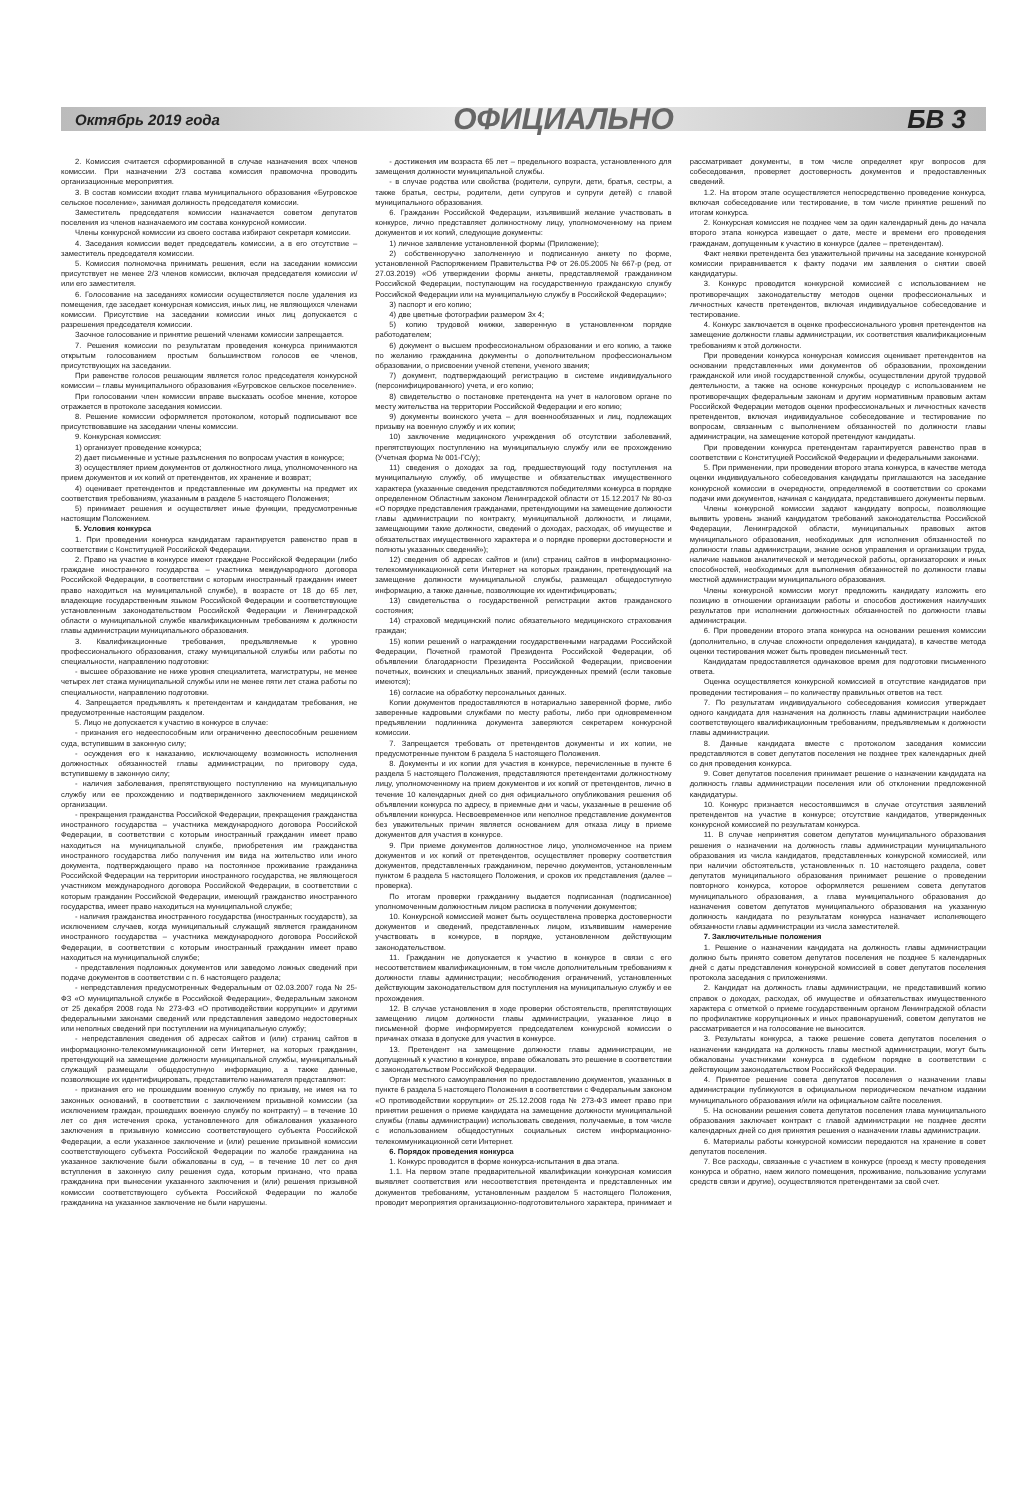Октябрь 2019 года ОФИЦИАЛЬНО БВ 3
2. Комиссия считается сформированной в случае назначения всех членов комиссии. При назначении 2/3 состава комиссия правомочна проводить организационные мероприятия.
3. В состав комиссии входит глава муниципального образования «Бугровское сельское поселение», занимая должность председателя комиссии.
Заместитель председателя комиссии назначается советом депутатов поселения из членов назначаемого им состава конкурсной комиссии.
Члены конкурсной комиссии из своего состава избирают секретаря комиссии.
4. Заседания комиссии ведет председатель комиссии, а в его отсутствие – заместитель председателя комиссии.
5. Комиссия полномочна принимать решения, если на заседании комиссии присутствует не менее 2/3 членов комиссии, включая председателя комиссии и/или его заместителя.
6. Голосование на заседаниях комиссии осуществляется после удаления из помещения, где заседает конкурсная комиссия, иных лиц, не являющихся членами комиссии. Присутствие на заседании комиссии иных лиц допускается с разрешения председателя комиссии.
Заочное голосование и принятие решений членами комиссии запрещается.
7. Решения комиссии по результатам проведения конкурса принимаются открытым голосованием простым большинством голосов ее членов, присутствующих на заседании.
При равенстве голосов решающим является голос председателя конкурсной комиссии – главы муниципального образования «Бугровское сельское поселение».
При голосовании член комиссии вправе высказать особое мнение, которое отражается в протоколе заседания комиссии.
8. Решение комиссии оформляется протоколом, который подписывают все присутствовавшие на заседании члены комиссии.
9. Конкурсная комиссия:
1) организует проведение конкурса;
2) дает письменные и устные разъяснения по вопросам участия в конкурсе;
3) осуществляет прием документов от должностного лица, уполномоченного на прием документов и их копий от претендентов, их хранение и возврат;
4) оценивает претендентов и представленные им документы на предмет их соответствия требованиям, указанным в разделе 5 настоящего Положения;
5) принимает решения и осуществляет иные функции, предусмотренные настоящим Положением.
5. Условия конкурса
1. При проведении конкурса кандидатам гарантируется равенство прав в соответствии с Конституцией Российской Федерации.
2. Право на участие в конкурсе имеют граждане Российской Федерации (либо граждане иностранного государства – участника международного договора Российской Федерации, в соответствии с которым иностранный гражданин имеет право находиться на муниципальной службе), в возрасте от 18 до 65 лет, владеющие государственным языком Российской Федерации и соответствующие установленным законодательством Российской Федерации и Ленинградской области о муниципальной службе квалификационным требованиям к должности главы администрации муниципального образования.
3. Квалификационные требования, предъявляемые к уровню профессионального образования, стажу муниципальной службы или работы по специальности, направлению подготовки:
- высшее образование не ниже уровня специалитета, магистратуры, не менее четырех лет стажа муниципальной службы или не менее пяти лет стажа работы по специальности, направлению подготовки.
4. Запрещается предъявлять к претендентам и кандидатам требования, не предусмотренные настоящим разделом.
5. Лицо не допускается к участию в конкурсе в случае:
- признания его недееспособным или ограниченно дееспособным решением суда, вступившим в законную силу;
- осуждения его к наказанию, исключающему возможность исполнения должностных обязанностей главы администрации, по приговору суда, вступившему в законную силу;
- наличия заболевания, препятствующего поступлению на муниципальную службу или ее прохождению и подтвержденного заключением медицинской организации.
- прекращения гражданства Российской Федерации, прекращения гражданства иностранного государства – участника международного договора Российской Федерации, в соответствии с которым иностранный гражданин имеет право находиться на муниципальной службе, приобретения им гражданства иностранного государства либо получения им вида на жительство или иного документа, подтверждающего право на постоянное проживание гражданина Российской Федерации на территории иностранного государства, не являющегося участником международного договора Российской Федерации, в соответствии с которым гражданин Российской Федерации, имеющий гражданство иностранного государства, имеет право находиться на муниципальной службе;
- наличия гражданства иностранного государства (иностранных государств), за исключением случаев, когда муниципальный служащий является гражданином иностранного государства – участника международного договора Российской Федерации, в соответствии с которым иностранный гражданин имеет право находиться на муниципальной службе;
- представления подложных документов или заведомо ложных сведений при подаче документов в соответствии с п. 6 настоящего раздела;
- непредставления предусмотренных Федеральным от 02.03.2007 года № 25-ФЗ «О муниципальной службе в Российской Федерации», Федеральным законом от 25 декабря 2008 года № 273-ФЗ «О противодействии коррупции» и другими федеральными законами сведений или представления заведомо недостоверных или неполных сведений при поступлении на муниципальную службу;
- непредставления сведения об адресах сайтов и (или) страниц сайтов в информационно-телекоммуникационной сети Интернет, на которых гражданин, претендующий на замещение должности муниципальной службы, муниципальный служащий размещали общедоступную информацию, а также данные, позволяющие их идентифицировать, представителю нанимателя представляют:
- признания его не прошедшим военную службу по призыву, не имея на то законных оснований, в соответствии с заключением призывной комиссии (за исключением граждан, прошедших военную службу по контракту) – в течение 10 лет со дня истечения срока, установленного для обжалования указанного заключения в призывную комиссию соответствующего субъекта Российской Федерации, а если указанное заключение и (или) решение призывной комиссии соответствующего субъекта Российской Федерации по жалобе гражданина на указанное заключение были обжалованы в суд, – в течение 10 лет со дня вступления в законную силу решения суда, которым признано, что права гражданина при вынесении указанного заключения и (или) решения призывной комиссии соответствующего субъекта Российской Федерации по жалобе гражданина на указанное заключение не были нарушены.
- достижения им возраста 65 лет – предельного возраста, установленного для замещения должности муниципальной службы.
- в случае родства или свойства (родители, супруги, дети, братья, сестры, а также братья, сестры, родители, дети супругов и супруги детей) с главой муниципального образования.
6. Гражданин Российской Федерации, изъявивший желание участвовать в конкурсе, лично представляет должностному лицу, уполномоченному на прием документов и их копий, следующие документы:
1) личное заявление установленной формы (Приложение);
2) собственноручно заполненную и подписанную анкету по форме, установленной Распоряжением Правительства РФ от 26.05.2005 № 667-р (ред. от 27.03.2019) «Об утверждении формы анкеты, представляемой гражданином Российской Федерации, поступающим на государственную гражданскую службу Российской Федерации или на муниципальную службу в Российской Федерации»;
3) паспорт и его копию;
4) две цветные фотографии размером 3х 4;
5) копию трудовой книжки, заверенную в установленном порядке работодателем;
6) документ о высшем профессиональном образовании и его копию, а также по желанию гражданина документы о дополнительном профессиональном образовании, о присвоении ученой степени, ученого звания;
7) документ, подтверждающий регистрацию в системе индивидуального (персонифицированного) учета, и его копию;
8) свидетельство о постановке претендента на учет в налоговом органе по месту жительства на территории Российской Федерации и его копию;
9) документы воинского учета – для военнообязанных и лиц, подлежащих призыву на военную службу и их копии;
10) заключение медицинского учреждения об отсутствии заболеваний, препятствующих поступлению на муниципальную службу или ее прохождению (Учетная форма № 001-ГС/у);
11) сведения о доходах за год, предшествующий году поступления на муниципальную службу, об имуществе и обязательствах имущественного характера (указанные сведения представляются победителями конкурса в порядке определенном Областным законом Ленинградской области от 15.12.2017 № 80-оз «О порядке представления гражданами, претендующими на замещение должности главы администрации по контракту, муниципальной должности, и лицами, замещающими такие должности, сведений о доходах, расходах, об имуществе и обязательствах имущественного характера и о порядке проверки достоверности и полноты указанных сведений»);
12) сведения об адресах сайтов и (или) страниц сайтов в информационно-телекоммуникационной сети Интернет на которых гражданин, претендующий на замещение должности муниципальной службы, размещал общедоступную информацию, а также данные, позволяющие их идентифицировать;
13) свидетельства о государственной регистрации актов гражданского состояния;
14) страховой медицинский полис обязательного медицинского страхования граждан;
15) копии решений о награждении государственными наградами Российской Федерации, Почетной грамотой Президента Российской Федерации, об объявлении благодарности Президента Российской Федерации, присвоении почетных, воинских и специальных званий, присужденных премий (если таковые имеются);
16) согласие на обработку персональных данных.
Копии документов предоставляются в нотариально заверенной форме, либо заверенные кадровыми службами по месту работы, либо при одновременном предъявлении подлинника документа заверяются секретарем конкурсной комиссии.
7. Запрещается требовать от претендентов документы и их копии, не предусмотренные пунктом 6 раздела 5 настоящего Положения.
8. Документы и их копии для участия в конкурсе, перечисленные в пункте 6 раздела 5 настоящего Положения, представляются претендентами должностному лицу, уполномоченному на прием документов и их копий от претендентов, лично в течение 10 календарных дней со дня официального опубликования решения об объявлении конкурса по адресу, в приемные дни и часы, указанные в решение об объявлении конкурса. Несвоевременное или неполное представление документов без уважительных причин является основанием для отказа лицу в приеме документов для участия в конкурсе.
9. При приеме документов должностное лицо, уполномоченное на прием документов и их копий от претендентов, осуществляет проверку соответствия документов, представленных гражданином, перечню документов, установленным пунктом 6 раздела 5 настоящего Положения, и сроков их представления (далее – проверка).
По итогам проверки гражданину выдается подписанная (подписанное) уполномоченным должностным лицом расписка в получении документов;
10. Конкурсной комиссией может быть осуществлена проверка достоверности документов и сведений, представленных лицом, изъявившим намерение участвовать в конкурсе, в порядке, установленном действующим законодательством.
11. Гражданин не допускается к участию в конкурсе в связи с его несоответствием квалификационным, в том числе дополнительным требованиям к должности главы администрации; несоблюдения ограничений, установленных действующим законодательством для поступления на муниципальную службу и ее прохождения.
12. В случае установления в ходе проверки обстоятельств, препятствующих замещению лицом должности главы администрации, указанное лицо в письменной форме информируется председателем конкурсной комиссии о причинах отказа в допуске для участия в конкурсе.
13. Претендент на замещение должности главы администрации, не допущенный к участию в конкурсе, вправе обжаловать это решение в соответствии с законодательством Российской Федерации.
Орган местного самоуправления по предоставлению документов, указанных в пункте 6 раздела 5 настоящего Положения в соответствии с Федеральным законом «О противодействии коррупции» от 25.12.2008 года № 273-ФЗ имеет право при принятии решения о приеме кандидата на замещение должности муниципальной службы (главы администрации) использовать сведения, получаемые, в том числе с использованием общедоступных социальных систем информационно-телекоммуникационной сети Интернет.
6. Порядок проведения конкурса
1. Конкурс проводится в форме конкурса-испытания в два этапа.
1.1. На первом этапе предварительной квалификации конкурсная комиссия выявляет соответствия или несоответствия претендента и представленных им документов требованиям, установленным разделом 5 настоящего Положения, проводит мероприятия организационно-подготовительного характера, принимает и рассматривает документы, в том числе определяет круг вопросов для собеседования, проверяет достоверность документов и предоставленных сведений.
1.2. На втором этапе осуществляется непосредственно проведение конкурса, включая собеседование или тестирование, в том числе принятие решений по итогам конкурса.
2. Конкурсная комиссия не позднее чем за один календарный день до начала второго этапа конкурса извещает о дате, месте и времени его проведения гражданам, допущенным к участию в конкурсе (далее – претендентам).
Факт неявки претендента без уважительной причины на заседание конкурсной комиссии приравнивается к факту подачи им заявления о снятии своей кандидатуры.
3. Конкурс проводится конкурсной комиссией с использованием не противоречащих законодательству методов оценки профессиональных и личностных качеств претендентов, включая индивидуальное собеседование и тестирование.
4. Конкурс заключается в оценке профессионального уровня претендентов на замещение должности главы администрации, их соответствия квалификационным требованиям к этой должности.
При проведении конкурса конкурсная комиссия оценивает претендентов на основании представленных ими документов об образовании, прохождении гражданской или иной государственной службы, осуществлении другой трудовой деятельности, а также на основе конкурсных процедур с использованием не противоречащих федеральным законам и другим нормативным правовым актам Российской Федерации методов оценки профессиональных и личностных качеств претендентов, включая индивидуальное собеседование и тестирование по вопросам, связанным с выполнением обязанностей по должности главы администрации, на замещение которой претендуют кандидаты.
При проведении конкурса претендентам гарантируется равенство прав в соответствии с Конституцией Российской Федерации и федеральными законами.
5. При применении, при проведении второго этапа конкурса, в качестве метода оценки индивидуального собеседования кандидаты приглашаются на заседание конкурсной комиссии в очередности, определяемой в соответствии со сроками подачи ими документов, начиная с кандидата, представившего документы первым.
Члены конкурсной комиссии задают кандидату вопросы, позволяющие выявить уровень знаний кандидатом требований законодательства Российской Федерации, Ленинградской области, муниципальных правовых актов муниципального образования, необходимых для исполнения обязанностей по должности главы администрации, знание основ управления и организации труда, наличие навыков аналитической и методической работы, организаторских и иных способностей, необходимых для выполнения обязанностей по должности главы местной администрации муниципального образования.
Члены конкурсной комиссии могут предложить кандидату изложить его позицию в отношении организации работы и способов достижения наилучших результатов при исполнении должностных обязанностей по должности главы администрации.
6. При проведении второго этапа конкурса на основании решения комиссии (дополнительно, в случае сложности определения кандидата), в качестве метода оценки тестирования может быть проведен письменный тест.
Кандидатам предоставляется одинаковое время для подготовки письменного ответа.
Оценка осуществляется конкурсной комиссией в отсутствие кандидатов при проведении тестирования – по количеству правильных ответов на тест.
7. По результатам индивидуального собеседования комиссия утверждает одного кандидата для назначения на должность главы администрации наиболее соответствующего квалификационным требованиям, предъявляемым к должности главы администрации.
8. Данные кандидата вместе с протоколом заседания комиссии представляются в совет депутатов поселения не позднее трех календарных дней со дня проведения конкурса.
9. Совет депутатов поселения принимает решение о назначении кандидата на должность главы администрации поселения или об отклонении предложенной кандидатуры.
10. Конкурс признается несостоявшимся в случае отсутствия заявлений претендентов на участие в конкурсе; отсутствие кандидатов, утвержденных конкурсной комиссией по результатам конкурса.
11. В случае непринятия советом депутатов муниципального образования решения о назначении на должность главы администрации муниципального образования из числа кандидатов, представленных конкурсной комиссией, или при наличии обстоятельств, установленных п. 10 настоящего раздела, совет депутатов муниципального образования принимает решение о проведении повторного конкурса, которое оформляется решением совета депутатов муниципального образования, а глава муниципального образования до назначения советом депутатов муниципального образования на указанную должность кандидата по результатам конкурса назначает исполняющего обязанности главы администрации из числа заместителей.
7. Заключительные положения
1. Решение о назначении кандидата на должность главы администрации должно быть принято советом депутатов поселения не позднее 5 календарных дней с даты представления конкурсной комиссией в совет депутатов поселения протокола заседания с приложениями.
2. Кандидат на должность главы администрации, не представивший копию справок о доходах, расходах, об имуществе и обязательствах имущественного характера с отметкой о приеме государственным органом Ленинградской области по профилактике коррупционных и иных правонарушений, советом депутатов не рассматривается и на голосование не выносится.
3. Результаты конкурса, а также решение совета депутатов поселения о назначении кандидата на должность главы местной администрации, могут быть обжалованы участниками конкурса в судебном порядке в соответствии с действующим законодательством Российской Федерации.
4. Принятое решение совета депутатов поселения о назначении главы администрации публикуются в официальном периодическом печатном издании муниципального образования и/или на официальном сайте поселения.
5. На основании решения совета депутатов поселения глава муниципального образования заключает контракт с главой администрации не позднее десяти календарных дней со дня принятия решения о назначении главы администрации.
6. Материалы работы конкурсной комиссии передаются на хранение в совет депутатов поселения.
7. Все расходы, связанные с участием в конкурсе (проезд к месту проведения конкурса и обратно, наем жилого помещения, проживание, пользование услугами средств связи и другие), осуществляются претендентами за свой счет.